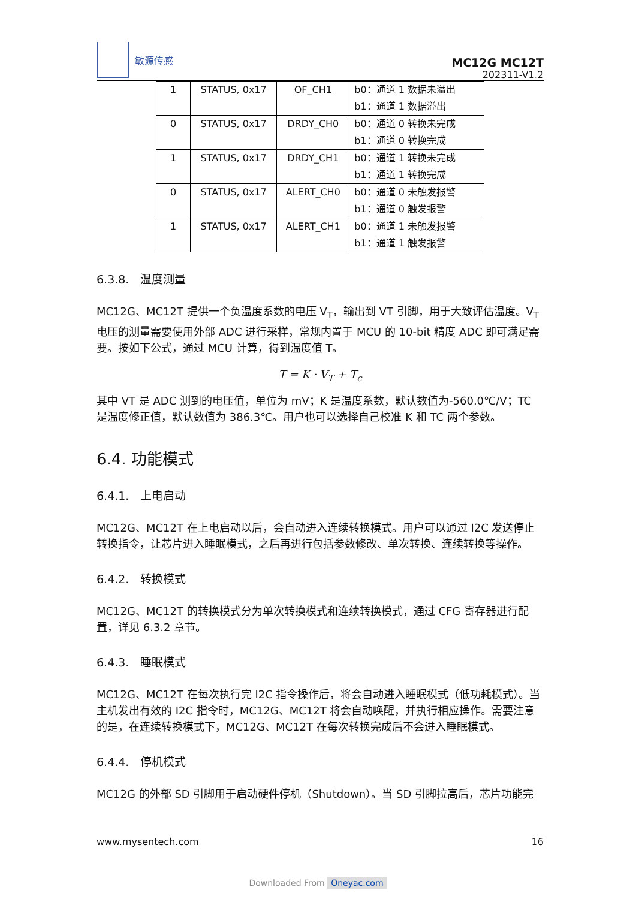敏源传感
MC12G MC12T
202311-V1.2
| 1 | STATUS, 0x17 | OF_CH1 | b0：通道 1 数据未溢出 b1：通道 1 数据溢出 |
| 0 | STATUS, 0x17 | DRDY_CH0 | b0：通道 0 转换未完成 b1：通道 0 转换完成 |
| 1 | STATUS, 0x17 | DRDY_CH1 | b0：通道 1 转换未完成 b1：通道 1 转换完成 |
| 0 | STATUS, 0x17 | ALERT_CH0 | b0：通道 0 未触发报警 b1：通道 0 触发报警 |
| 1 | STATUS, 0x17 | ALERT_CH1 | b0：通道 1 未触发报警 b1：通道 1 触发报警 |
6.3.8. 温度测量
MC12G、MC12T 提供一个负温度系数的电压 V<sub>T</sub>，输出到 VT 引脚，用于大致评估温度。V<sub>T</sub> 电压的测量需要使用外部 ADC 进行采样，常规内置于 MCU 的 10-bit 精度 ADC 即可满足需要。按如下公式，通过 MCU 计算，得到温度值 T。
T = K · V<sub>T</sub> + T<sub>c</sub>
其中 VT 是 ADC 测到的电压值，单位为 mV；K 是温度系数，默认数值为-560.0℃/V；TC 是温度修正值，默认数值为 386.3℃。用户也可以选择自己校准 K 和 TC 两个参数。
6.4. 功能模式
6.4.1. 上电启动
MC12G、MC12T 在上电启动以后，会自动进入连续转换模式。用户可以通过 I2C 发送停止转换指令，让芯片进入睡眠模式，之后再进行包括参数修改、单次转换、连续转换等操作。
6.4.2. 转换模式
MC12G、MC12T 的转换模式分为单次转换模式和连续转换模式，通过 CFG 寄存器进行配置，详见 6.3.2 章节。
6.4.3. 睡眠模式
MC12G、MC12T 在每次执行完 I2C 指令操作后，将会自动进入睡眠模式（低功耗模式）。当主机发出有效的 I2C 指令时，MC12G、MC12T 将会自动唤醒，并执行相应操作。需要注意的是，在连续转换模式下，MC12G、MC12T 在每次转换完成后不会进入睡眠模式。
6.4.4. 停机模式
MC12G 的外部 SD 引脚用于启动硬件停机（Shutdown）。当 SD 引脚拉高后，芯片功能完
www.mysentech.com 16
Downloaded From Oneyac.com